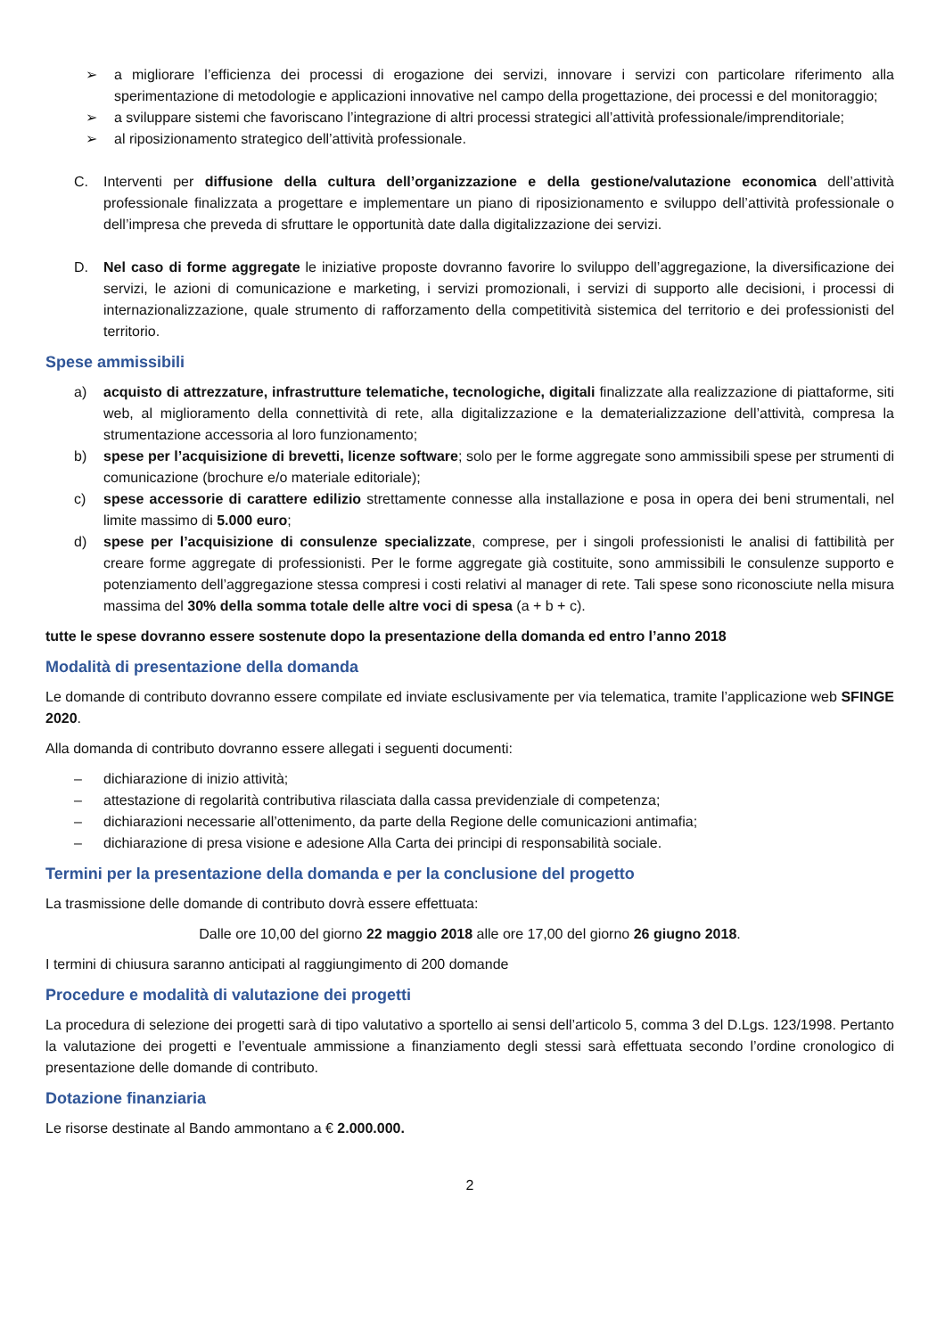➢ a migliorare l’efficienza dei processi di erogazione dei servizi, innovare i servizi con particolare riferimento alla sperimentazione di metodologie e applicazioni innovative nel campo della progettazione, dei processi e del monitoraggio;
➢ a sviluppare sistemi che favoriscano l’integrazione di altri processi strategici all’attività professionale/imprenditoriale;
➢ al riposizionamento strategico dell’attività professionale.
C. Interventi per diffusione della cultura dell’organizzazione e della gestione/valutazione economica dell’attività professionale finalizzata a progettare e implementare un piano di riposizionamento e sviluppo dell’attività professionale o dell’impresa che preveda di sfruttare le opportunità date dalla digitalizzazione dei servizi.
D. Nel caso di forme aggregate le iniziative proposte dovranno favorire lo sviluppo dell’aggregazione, la diversificazione dei servizi, le azioni di comunicazione e marketing, i servizi promozionali, i servizi di supporto alle decisioni, i processi di internazionalizzazione, quale strumento di rafforzamento della competitività sistemica del territorio e dei professionisti del territorio.
Spese ammissibili
a) acquisto di attrezzature, infrastrutture telematiche, tecnologiche, digitali finalizzate alla realizzazione di piattaforme, siti web, al miglioramento della connettività di rete, alla digitalizzazione e la dematerializzazione dell’attività, compresa la strumentazione accessoria al loro funzionamento;
b) spese per l’acquisizione di brevetti, licenze software; solo per le forme aggregate sono ammissibili spese per strumenti di comunicazione (brochure e/o materiale editoriale);
c) spese accessorie di carattere edilizio strettamente connesse alla installazione e posa in opera dei beni strumentali, nel limite massimo di 5.000 euro;
d) spese per l’acquisizione di consulenze specializzate, comprese, per i singoli professionisti le analisi di fattibilità per creare forme aggregate di professionisti. Per le forme aggregate già costituite, sono ammissibili le consulenze supporto e potenziamento dell’aggregazione stessa compresi i costi relativi al manager di rete. Tali spese sono riconosciute nella misura massima del 30% della somma totale delle altre voci di spesa (a + b + c).
tutte le spese dovranno essere sostenute dopo la presentazione della domanda ed entro l’anno 2018
Modalità di presentazione della domanda
Le domande di contributo dovranno essere compilate ed inviate esclusivamente per via telematica, tramite l’applicazione web SFINGE 2020.
Alla domanda di contributo dovranno essere allegati i seguenti documenti:
– dichiarazione di inizio attività;
– attestazione di regolarità contributiva rilasciata dalla cassa previdenziale di competenza;
– dichiarazioni necessarie all’ottenimento, da parte della Regione delle comunicazioni antimafia;
– dichiarazione di presa visione e adesione Alla Carta dei principi di responsabilità sociale.
Termini per la presentazione della domanda e per la conclusione del progetto
La trasmissione delle domande di contributo dovrà essere effettuata:
Dalle ore 10,00 del giorno 22 maggio 2018 alle ore 17,00 del giorno 26 giugno 2018.
I termini di chiusura saranno anticipati al raggiungimento di 200 domande
Procedure e modalità di valutazione dei progetti
La procedura di selezione dei progetti sarà di tipo valutativo a sportello ai sensi dell’articolo 5, comma 3 del D.Lgs. 123/1998. Pertanto la valutazione dei progetti e l’eventuale ammissione a finanziamento degli stessi sarà effettuata secondo l’ordine cronologico di presentazione delle domande di contributo.
Dotazione finanziaria
Le risorse destinate al Bando ammontano a € 2.000.000.
2